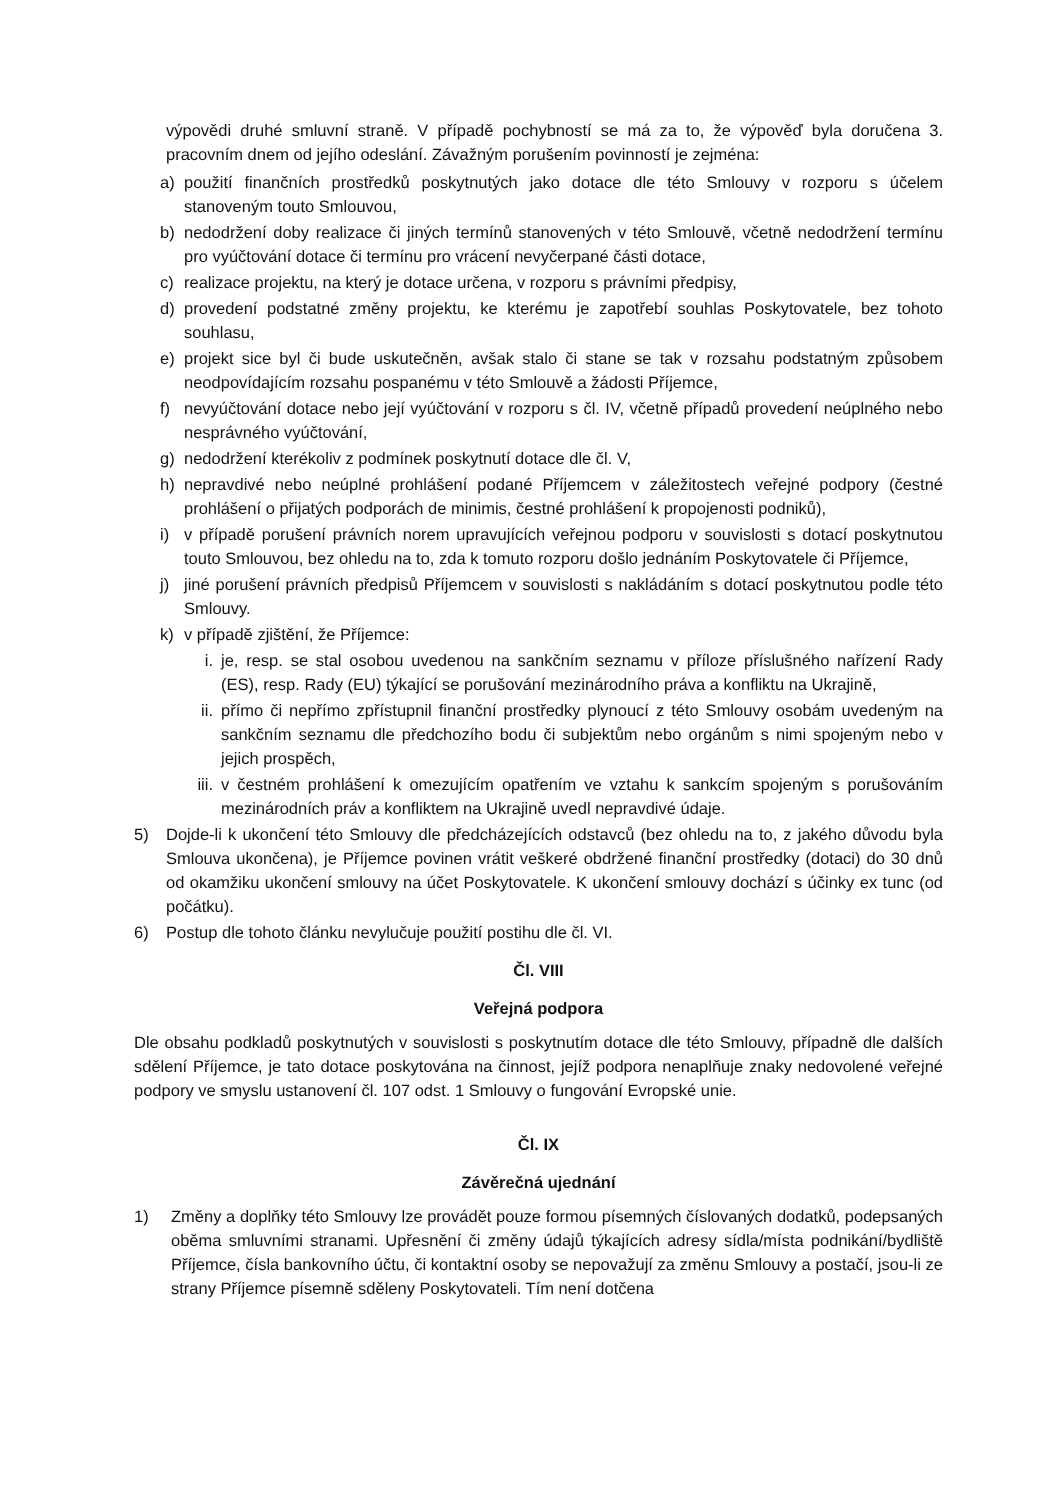výpovědi druhé smluvní straně. V případě pochybností se má za to, že výpověď byla doručena 3. pracovním dnem od jejího odeslání. Závažným porušením povinností je zejména:
a) použití finančních prostředků poskytnutých jako dotace dle této Smlouvy v rozporu s účelem stanoveným touto Smlouvou,
b) nedodržení doby realizace či jiných termínů stanovených v této Smlouvě, včetně nedodržení termínu pro vyúčtování dotace či termínu pro vrácení nevyčerpané části dotace,
c) realizace projektu, na který je dotace určena, v rozporu s právními předpisy,
d) provedení podstatné změny projektu, ke kterému je zapotřebí souhlas Poskytovatele, bez tohoto souhlasu,
e) projekt sice byl či bude uskutečněn, avšak stalo či stane se tak v rozsahu podstatným způsobem neodpovídajícím rozsahu pospanému v této Smlouvě a žádosti Příjemce,
f) nevyúčtování dotace nebo její vyúčtování v rozporu s čl. IV, včetně případů provedení neúplného nebo nesprávného vyúčtování,
g) nedodržení kterékoliv z podmínek poskytnutí dotace dle čl. V,
h) nepravdivé nebo neúplné prohlášení podané Příjemcem v záležitostech veřejné podpory (čestné prohlášení o přijatých podporách de minimis, čestné prohlášení k propojenosti podniků),
i) v případě porušení právních norem upravujících veřejnou podporu v souvislosti s dotací poskytnutou touto Smlouvou, bez ohledu na to, zda k tomuto rozporu došlo jednáním Poskytovatele či Příjemce,
j) jiné porušení právních předpisů Příjemcem v souvislosti s nakládáním s dotací poskytnutou podle této Smlouvy.
k) v případě zjištění, že Příjemce:
i. je, resp. se stal osobou uvedenou na sankčním seznamu v příloze příslušného nařízení Rady (ES), resp. Rady (EU) týkající se porušování mezinárodního práva a konfliktu na Ukrajině,
ii. přímo či nepřímo zpřístupnil finanční prostředky plynoucí z této Smlouvy osobám uvedeným na sankčním seznamu dle předchozího bodu či subjektům nebo orgánům s nimi spojeným nebo v jejich prospěch,
iii. v čestném prohlášení k omezujícím opatřením ve vztahu k sankcím spojeným s porušováním mezinárodních práv a konfliktem na Ukrajině uvedl nepravdivé údaje.
5) Dojde-li k ukončení této Smlouvy dle předcházejících odstavců (bez ohledu na to, z jakého důvodu byla Smlouva ukončena), je Příjemce povinen vrátit veškeré obdržené finanční prostředky (dotaci) do 30 dnů od okamžiku ukončení smlouvy na účet Poskytovatele. K ukončení smlouvy dochází s účinky ex tunc (od počátku).
6) Postup dle tohoto článku nevylučuje použití postihu dle čl. VI.
Čl. VIII
Veřejná podpora
Dle obsahu podkladů poskytnutých v souvislosti s poskytnutím dotace dle této Smlouvy, případně dle dalších sdělení Příjemce, je tato dotace poskytována na činnost, jejíž podpora nenaplňuje znaky nedovolené veřejné podpory ve smyslu ustanovení čl. 107 odst. 1 Smlouvy o fungování Evropské unie.
Čl. IX
Závěrečná ujednání
1) Změny a doplňky této Smlouvy lze provádět pouze formou písemných číslovaných dodatků, podepsaných oběma smluvními stranami. Upřesnění či změny údajů týkajících adresy sídla/místa podnikání/bydliště Příjemce, čísla bankovního účtu, či kontaktní osoby se nepovažují za změnu Smlouvy a postačí, jsou-li ze strany Příjemce písemně sděleny Poskytovateli. Tím není dotčena